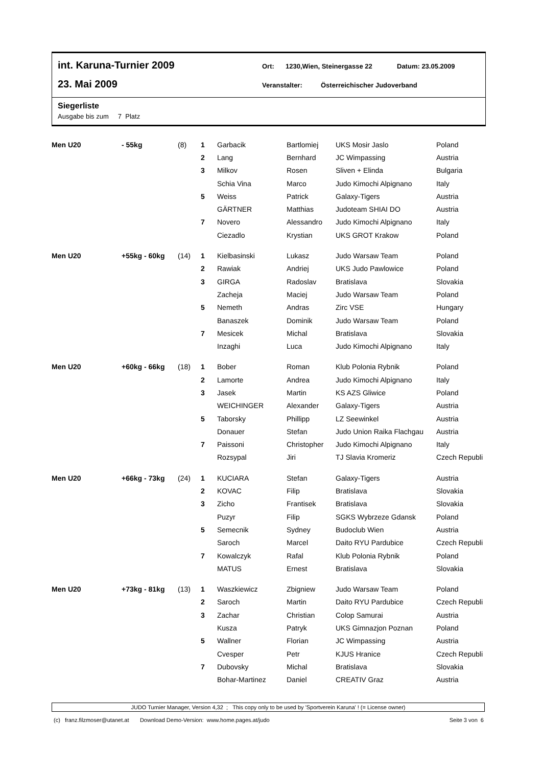int. Karuna-Turnier 2009 Ort: 1230,Wien, Steinergasse 22 Datum: 23.05.2009
23. Mai 2009 Veranstalter: Österreichischer Judoverband
Siegerliste
Ausgabe bis zum 7 Platz
| Men U20 | - 55kg | (8) | 1 | Garbacik | Bartlomiej | UKS Mosir Jaslo | Poland |
| | | | 2 | Lang | Bernhard | JC Wimpassing | Austria |
| | | | 3 | Milkov | Rosen | Sliven + Elinda | Bulgaria |
| | | | | Schia Vina | Marco | Judo Kimochi Alpignano | Italy |
| | | | 5 | Weiss | Patrick | Galaxy-Tigers | Austria |
| | | | | GÄRTNER | Matthias | Judoteam SHIAI DO | Austria |
| | | | 7 | Novero | Alessandro | Judo Kimochi Alpignano | Italy |
| | | | | Ciezadlo | Krystian | UKS GROT Krakow | Poland |
| Men U20 | +55kg - 60kg | (14) | 1 | Kielbasinski | Lukasz | Judo Warsaw Team | Poland |
| | | | 2 | Rawiak | Andriej | UKS Judo Pawlowice | Poland |
| | | | 3 | GIRGA | Radoslav | Bratislava | Slovakia |
| | | | | Zacheja | Maciej | Judo Warsaw Team | Poland |
| | | | 5 | Nemeth | Andras | Zirc VSE | Hungary |
| | | | | Banaszek | Dominik | Judo Warsaw Team | Poland |
| | | | 7 | Mesicek | Michal | Bratislava | Slovakia |
| | | | | Inzaghi | Luca | Judo Kimochi Alpignano | Italy |
| Men U20 | +60kg - 66kg | (18) | 1 | Bober | Roman | Klub Polonia Rybnik | Poland |
| | | | 2 | Lamorte | Andrea | Judo Kimochi Alpignano | Italy |
| | | | 3 | Jasek | Martin | KS AZS Gliwice | Poland |
| | | | | WEICHINGER | Alexander | Galaxy-Tigers | Austria |
| | | | 5 | Taborsky | Phillipp | LZ Seewinkel | Austria |
| | | | | Donauer | Stefan | Judo Union Raika Flachgau | Austria |
| | | | 7 | Paissoni | Christopher | Judo Kimochi Alpignano | Italy |
| | | | | Rozsypal | Jiri | TJ Slavia Kromeriz | Czech Republi |
| Men U20 | +66kg - 73kg | (24) | 1 | KUCIARA | Stefan | Galaxy-Tigers | Austria |
| | | | 2 | KOVAC | Filip | Bratislava | Slovakia |
| | | | 3 | Zicho | Frantisek | Bratislava | Slovakia |
| | | | | Puzyr | Filip | SGKS Wybrzeze Gdansk | Poland |
| | | | 5 | Semecnik | Sydney | Budoclub Wien | Austria |
| | | | | Saroch | Marcel | Daito RYU Pardubice | Czech Republi |
| | | | 7 | Kowalczyk | Rafal | Klub Polonia Rybnik | Poland |
| | | | | MATUS | Ernest | Bratislava | Slovakia |
| Men U20 | +73kg - 81kg | (13) | 1 | Waszkiewicz | Zbigniew | Judo Warsaw Team | Poland |
| | | | 2 | Saroch | Martin | Daito RYU Pardubice | Czech Republi |
| | | | 3 | Zachar | Christian | Colop Samurai | Austria |
| | | | | Kusza | Patryk | UKS Gimnazjon Poznan | Poland |
| | | | 5 | Wallner | Florian | JC Wimpassing | Austria |
| | | | | Cvesper | Petr | KJUS Hranice | Czech Republi |
| | | | 7 | Dubovsky | Michal | Bratislava | Slovakia |
| | | | | Bohar-Martinez | Daniel | CREATIV Graz | Austria |
JUDO Turnier Manager, Version 4,32 ; This copy only to be used by 'Sportverein Karuna' ! (= License owner)
(c) franz.filzmoser@utanet.at Download Demo-Version: www.home.pages.at/judo Seite 3 von 6